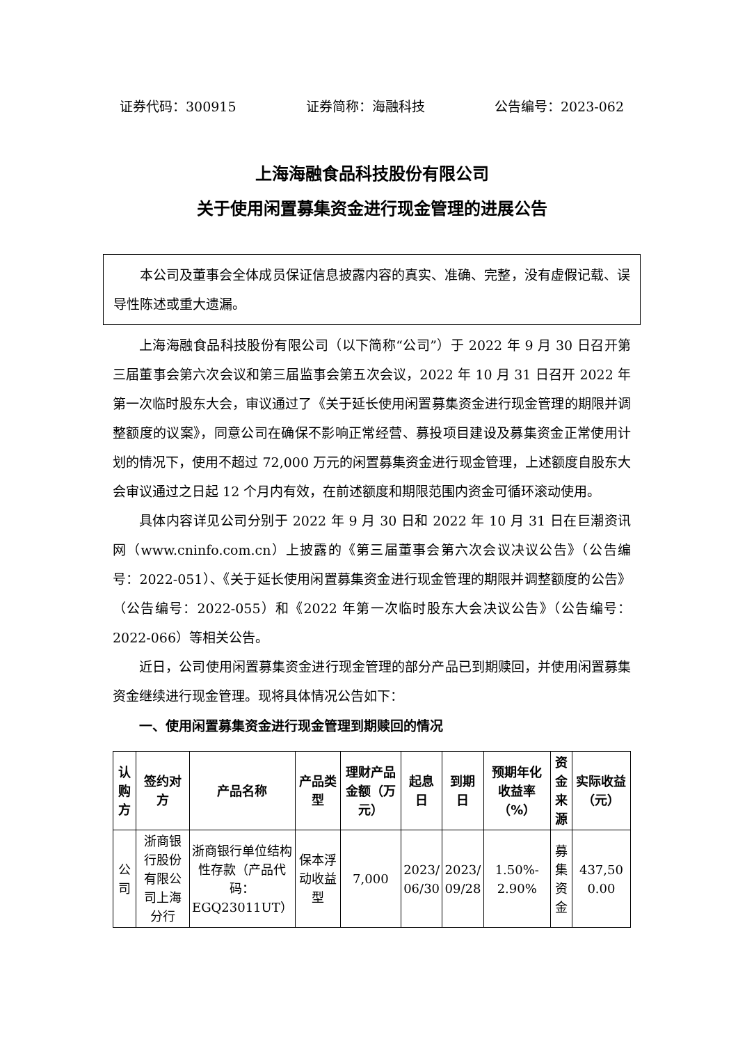证券代码：300915 证券简称：海融科技 公告编号：2023-062
上海海融食品科技股份有限公司
关于使用闲置募集资金进行现金管理的进展公告
本公司及董事会全体成员保证信息披露内容的真实、准确、完整，没有虚假记载、误导性陈述或重大遗漏。
上海海融食品科技股份有限公司（以下简称“公司”）于 2022 年 9 月 30 日召开第三届董事会第六次会议和第三届监事会第五次会议，2022 年 10 月 31 日召开 2022 年第一次临时股东大会，审议通过了《关于延长使用闲置募集资金进行现金管理的期限并调整额度的议案》，同意公司在确保不影响正常经营、募投项目建设及募集资金正常使用计划的情况下，使用不超过 72,000 万元的闲置募集资金进行现金管理，上述额度自股东大会审议通过之日起 12 个月内有效，在前述额度和期限范围内资金可循环滚动使用。
具体内容详见公司分别于 2022 年 9 月 30 日和 2022 年 10 月 31 日在巨潮资讯网（www.cninfo.com.cn）上披露的《第三届董事会第六次会议决议公告》（公告编号：2022-051）、《关于延长使用闲置募集资金进行现金管理的期限并调整额度的公告》（公告编号：2022-055）和《2022 年第一次临时股东大会决议公告》（公告编号：2022-066）等相关公告。
近日，公司使用闲置募集资金进行现金管理的部分产品已到期赎回，并使用闲置募集资金继续进行现金管理。现将具体情况公告如下：
一、使用闲置募集资金进行现金管理到期赎回的情况
| 认购方 | 签约对方 | 产品名称 | 产品类型 | 理财产品金额（万元） | 起息日 | 到期日 | 预期年化收益率（%） | 资金来源 | 实际收益（元） |
| --- | --- | --- | --- | --- | --- | --- | --- | --- | --- |
| 公司 | 浙商银行股份有限公司上海分行 | 浙商银行单位结构性存款（产品代码：EGQ23011UT） | 保本浮动收益型 | 7,000 | 2023/ 06/30 | 2023/ 09/28 | 1.50%- 2.90% | 募集资金 | 437,50 0.00 |